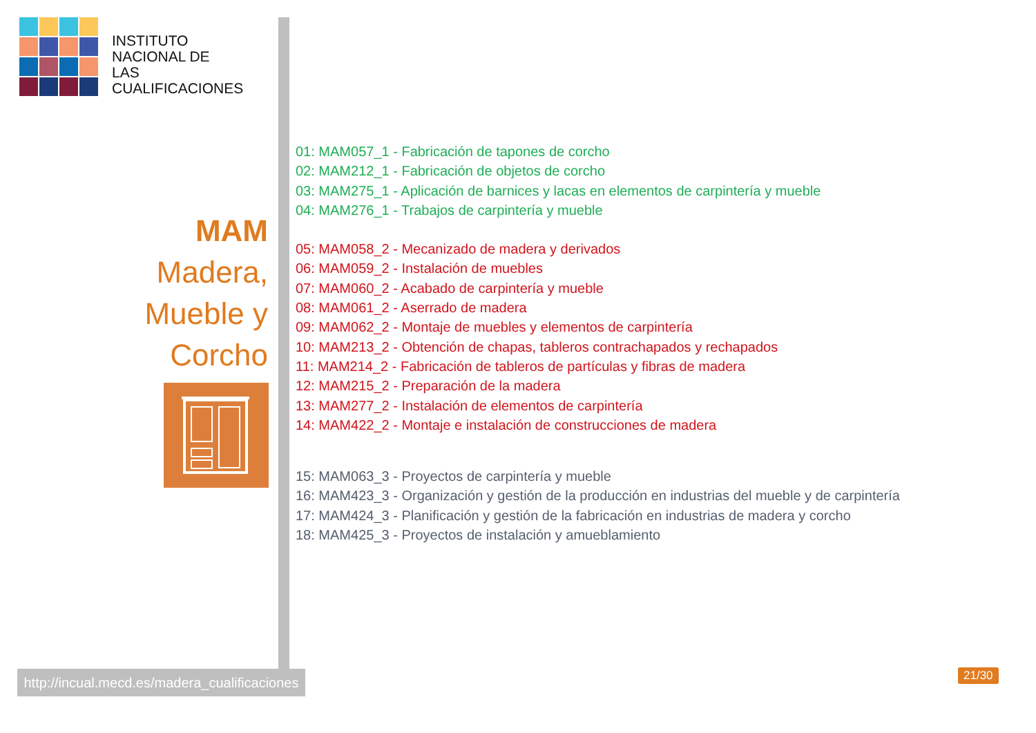INSTITUTO
NACIONAL DE
LAS CUALIFICACIONES
MAM
Madera,
Mueble y
Corcho
01: MAM057_1 - Fabricación de tapones de corcho
02: MAM212_1 - Fabricación de objetos de corcho
03: MAM275_1 - Aplicación de barnices y lacas en elementos de carpintería y mueble
04: MAM276_1 - Trabajos de carpintería y mueble
05: MAM058_2 - Mecanizado de madera y derivados
06: MAM059_2 - Instalación de muebles
07: MAM060_2 - Acabado de carpintería y mueble
08: MAM061_2 - Aserrado de madera
09: MAM062_2 - Montaje de muebles y elementos de carpintería
10: MAM213_2 - Obtención de chapas, tableros contrachapados y rechapados
11: MAM214_2 - Fabricación de tableros de partículas y fibras de madera
12: MAM215_2 - Preparación de la madera
13: MAM277_2 - Instalación de elementos de carpintería
14: MAM422_2 - Montaje e instalación de construcciones de madera
15: MAM063_3 - Proyectos de carpintería y mueble
16: MAM423_3 - Organización y gestión de la producción en industrias del mueble y de carpintería
17: MAM424_3 - Planificación y gestión de la fabricación en industrias de madera y corcho
18: MAM425_3 - Proyectos de instalación y amueblamiento
http://incual.mecd.es/madera_cualificaciones
21/30